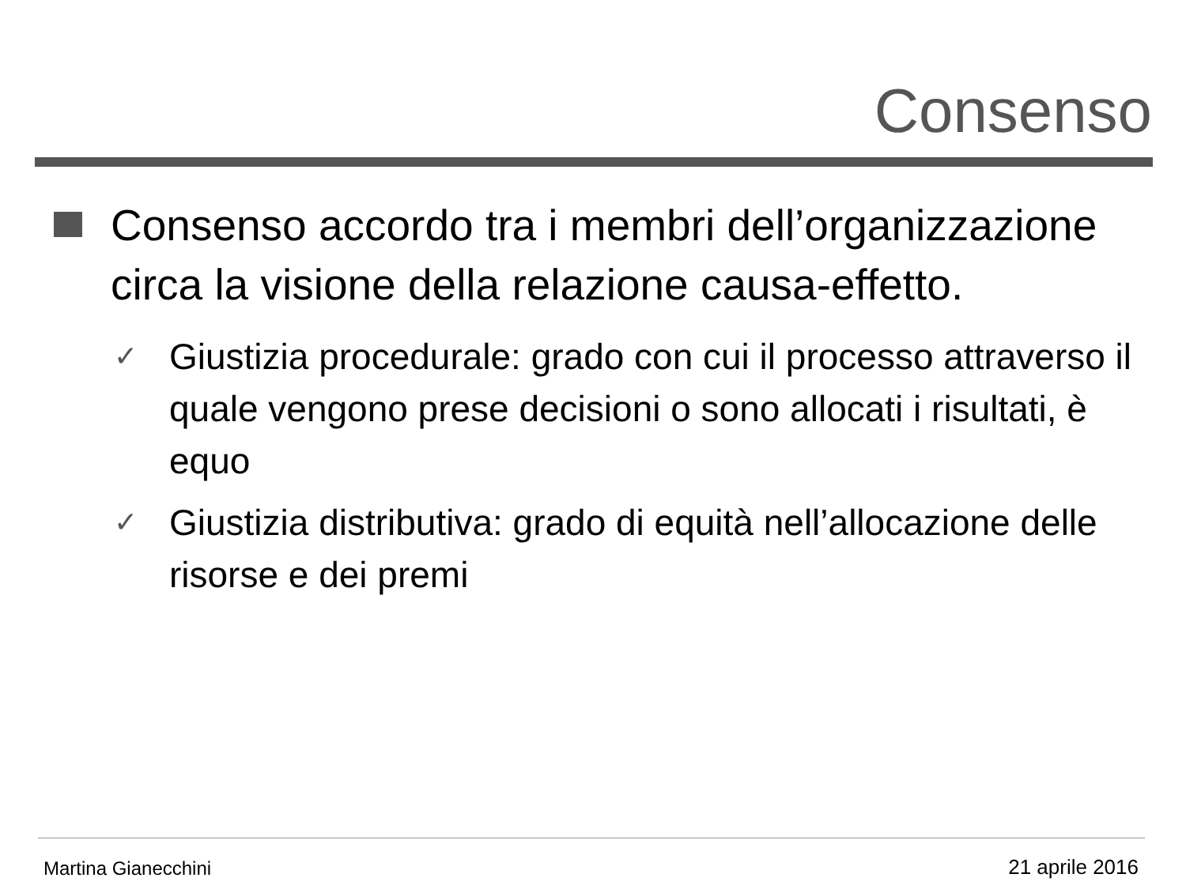Consenso
Consenso accordo tra i membri dell’organizzazione circa la visione della relazione causa-effetto.
✓
Giustizia procedurale: grado con cui il processo attraverso il quale vengono prese decisioni o sono allocati i risultati, è equo
✓
Giustizia distributiva: grado di equità nell’allocazione delle risorse e dei premi
Martina Gianecchini 21 aprile 2016